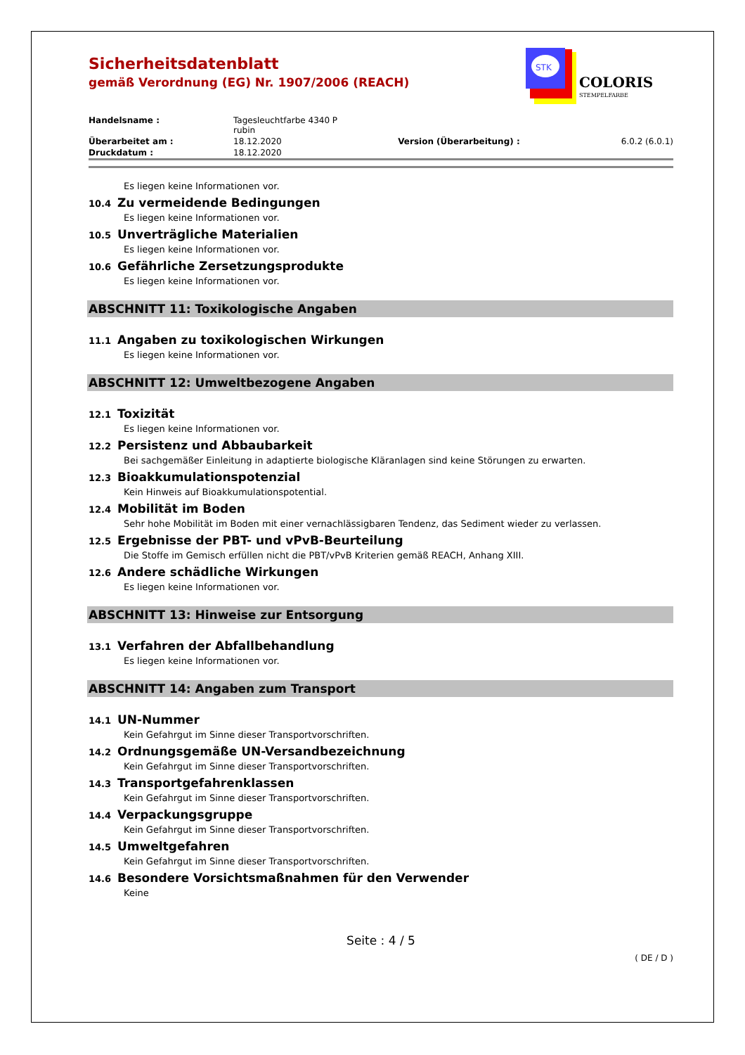STK
COLORIS
STEMPELFARBE
Sicherheitsdatenblatt
gemäß Verordnung (EG) Nr. 1907/2006 (REACH)
| Handelsname : | Tagesleuchtfarbe 4340 P rubin | | |
| Überarbeitet am : | 18.12.2020 | Version (Überarbeitung) : | 6.0.2 (6.0.1) |
| Druckdatum : | 18.12.2020 | | |
Es liegen keine Informationen vor.
10.4 Zu vermeidende Bedingungen
Es liegen keine Informationen vor.
10.5 Unverträgliche Materialien
Es liegen keine Informationen vor.
10.6 Gefährliche Zersetzungsprodukte
Es liegen keine Informationen vor.
ABSCHNITT 11: Toxikologische Angaben
11.1 Angaben zu toxikologischen Wirkungen
Es liegen keine Informationen vor.
ABSCHNITT 12: Umweltbezogene Angaben
12.1 Toxizität
Es liegen keine Informationen vor.
12.2 Persistenz und Abbaubarkeit
Bei sachgemäßer Einleitung in adaptierte biologische Kläranlagen sind keine Störungen zu erwarten.
12.3 Bioakkumulationspotenzial
Kein Hinweis auf Bioakkumulationspotential.
12.4 Mobilität im Boden
Sehr hohe Mobilität im Boden mit einer vernachlässigbaren Tendenz, das Sediment wieder zu verlassen.
12.5 Ergebnisse der PBT- und vPvB-Beurteilung
Die Stoffe im Gemisch erfüllen nicht die PBT/vPvB Kriterien gemäß REACH, Anhang XIII.
12.6 Andere schädliche Wirkungen
Es liegen keine Informationen vor.
ABSCHNITT 13: Hinweise zur Entsorgung
13.1 Verfahren der Abfallbehandlung
Es liegen keine Informationen vor.
ABSCHNITT 14: Angaben zum Transport
14.1 UN-Nummer
Kein Gefahrgut im Sinne dieser Transportvorschriften.
14.2 Ordnungsgemäße UN-Versandbezeichnung
Kein Gefahrgut im Sinne dieser Transportvorschriften.
14.3 Transportgefahrenklassen
Kein Gefahrgut im Sinne dieser Transportvorschriften.
14.4 Verpackungsgruppe
Kein Gefahrgut im Sinne dieser Transportvorschriften.
14.5 Umweltgefahren
Kein Gefahrgut im Sinne dieser Transportvorschriften.
14.6 Besondere Vorsichtsmaßnahmen für den Verwender
Keine
Seite : 4 / 5
( DE / D )